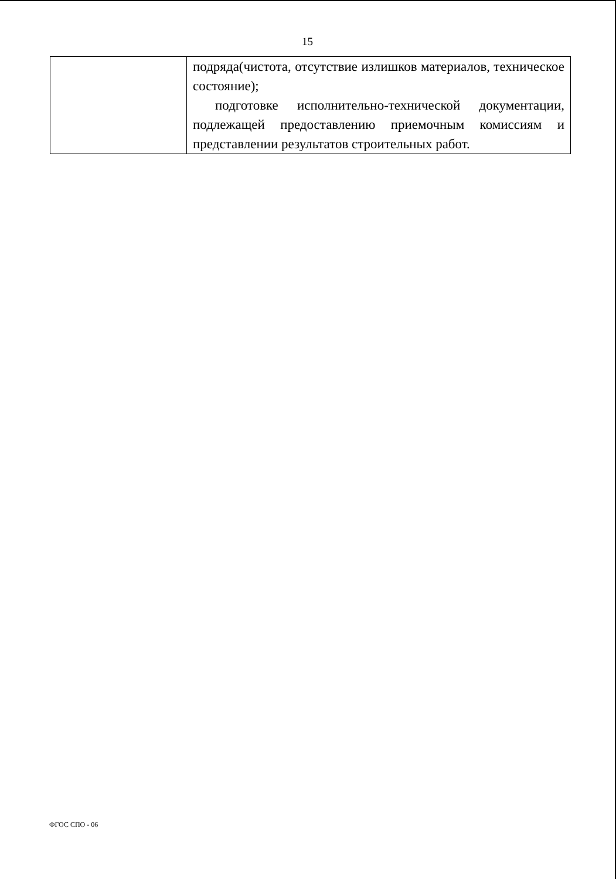15
| | подряда(чистота, отсутствие излишков материалов, техническое состояние); подготовке исполнительно-технической документации, подлежащей предоставлению приемочным комиссиям и представлении результатов строительных работ. |
ФГОС СПО - 06